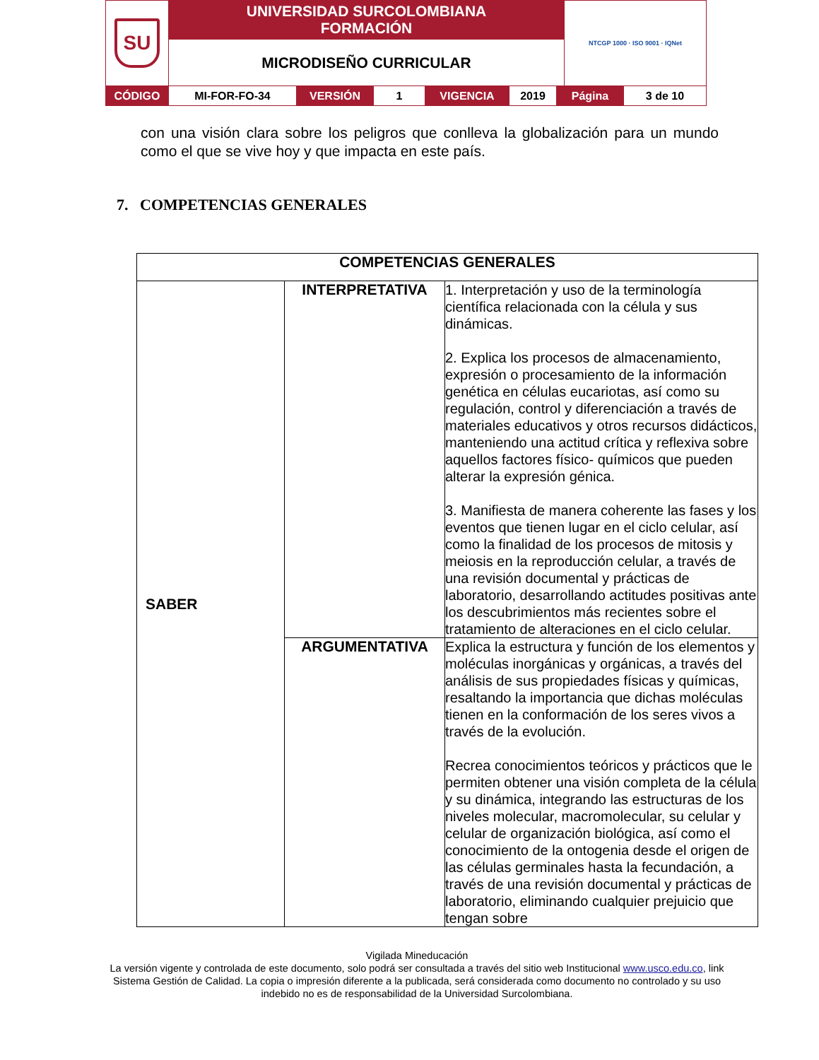| SU | UNIVERSIDAD SURCOLOMBIANA FORMACIÓN | NTCGP 1000 · ISO 9001 · IQNet |
| | MICRODISEÑO CURRICULAR | |
| CÓDIGO | MI-FOR-FO-34 | VERSIÓN | 1 | VIGENCIA | 2019 | Página | 3 de 10 |
con una visión clara sobre los peligros que conlleva la globalización para un mundo como el que se vive hoy y que impacta en este país.
7. COMPETENCIAS GENERALES
| COMPETENCIAS GENERALES | | |
| --- | --- | --- |
| SABER | INTERPRETATIVA | 1. Interpretación y uso de la terminología científica relacionada con la célula y sus dinámicas. 2. Explica los procesos de almacenamiento, expresión o procesamiento de la información genética en células eucariotas, así como su regulación, control y diferenciación a través de materiales educativos y otros recursos didácticos, manteniendo una actitud crítica y reflexiva sobre aquellos factores físico- químicos que pueden alterar la expresión génica. 3. Manifiesta de manera coherente las fases y los eventos que tienen lugar en el ciclo celular, así como la finalidad de los procesos de mitosis y meiosis en la reproducción celular, a través de una revisión documental y prácticas de laboratorio, desarrollando actitudes positivas ante los descubrimientos más recientes sobre el tratamiento de alteraciones en el ciclo celular. |
| | ARGUMENTATIVA | Explica la estructura y función de los elementos y moléculas inorgánicas y orgánicas, a través del análisis de sus propiedades físicas y químicas, resaltando la importancia que dichas moléculas tienen en la conformación de los seres vivos a través de la evolución. Recrea conocimientos teóricos y prácticos que le permiten obtener una visión completa de la célula y su dinámica, integrando las estructuras de los niveles molecular, macromolecular, su celular y celular de organización biológica, así como el conocimiento de la ontogenia desde el origen de las células germinales hasta la fecundación, a través de una revisión documental y prácticas de laboratorio, eliminando cualquier prejuicio que tengan sobre |
Vigilada Mineducación
La versión vigente y controlada de este documento, solo podrá ser consultada a través del sitio web Institucional www.usco.edu.co, link Sistema Gestión de Calidad. La copia o impresión diferente a la publicada, será considerada como documento no controlado y su uso indebido no es de responsabilidad de la Universidad Surcolombiana.